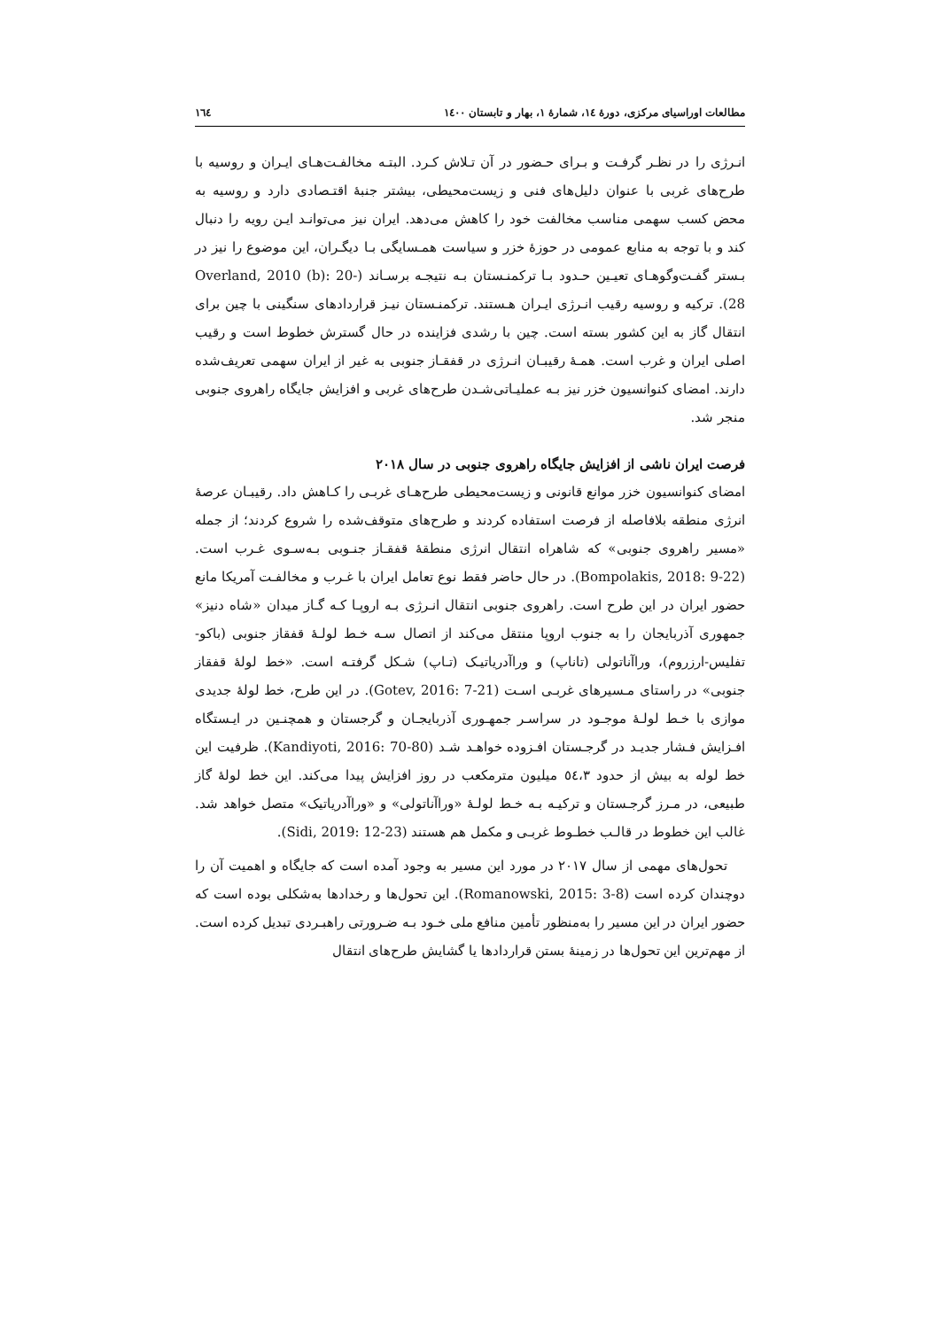مطالعات اوراسیای مرکزی، دورۀ ١٤، شمارۀ ١، بهار و تابستان ١٤٠٠ ١٦٤
انـرژی را در نظـر گرفـت و بـرای حـضور در آن تـلاش کـرد. البتـه مخالفـت‌هـای ایـران و روسیه با طرح‌های غربی با عنوان دلیل‌های فنی و زیست‌محیطی، بیشتر جنبۀ اقتـصادی دارد و روسیه به محض کسب سهمی مناسب مخالفت خود را کاهش می‌دهد. ایران نیز می‌توانـد ایـن رویه را دنبال کند و با توجه به منابع عمومی در حوزۀ خزر و سیاست همـسایگی بـا دیگـران، این موضوع را نیز در بـستر گفـت‌وگوهـای تعیـین حـدود بـا ترکمنـستان بـه نتیجـه برسـاند (Overland, 2010 (b): 20-28). ترکیه و روسیه رقیب انـرژی ایـران هـستند. ترکمنـستان نیـز قراردادهای سنگینی با چین برای انتقال گاز به این کشور بسته است. چین با رشدی فزاینده در حال گسترش خطوط است و رقیب اصلی ایران و غرب است. همـۀ رقیبـان انـرژی در قفقـاز جنوبی به غیر از ایران سهمی تعریف‌شده دارند. امضای کنوانسیون خزر نیز بـه عملیـاتی‌شـدن طرح‌های غربی و افزایش جایگاه راهروی جنوبی منجر شد.
فرصت ایران ناشی از افزایش جایگاه راهروی جنوبی در سال ٢٠١٨
امضای کنوانسیون خزر موانع قانونی و زیست‌محیطی طرح‌هـای غربـی را کـاهش داد. رقیبـان عرصۀ انرژی منطقه بلافاصله از فرصت استفاده کردند و طرح‌های متوقف‌شده را شروع کردند؛ از جمله «مسیر راهروی جنوبی» که شاهراه انتقال انرژی منطقۀ قفقـاز جنـوبی بـه‌سـوی غـرب است. (Bompolakis, 2018: 9-22). در حال حاضر فقط نوع تعامل ایران با غـرب و مخالفـت آمریکا مانع حضور ایران در این طرح است. راهروی جنوبی انتقال انـرژی بـه اروپـا کـه گـاز میدان «شاه دنیز» جمهوری آذربایجان را به جنوب اروپا منتقل می‌کند از اتصال سـه خـط لولـۀ قفقاز جنوبی (باکو-تفلیس-ارزروم)، وراآناتولی (تاناپ) و وراآدریاتیـک (تـاپ) شـکل گرفتـه است. «خط لولۀ قفقاز جنوبی» در راستای مـسیرهای غربـی اسـت (Gotev, 2016: 7-21). در این طرح، خط لولۀ جدیدی موازی با خـط لولـۀ موجـود در سراسـر جمهـوری آذربایجـان و گرجستان و همچنـین در ایـستگاه افـزایش فـشار جدیـد در گرجـستان افـزوده خواهـد شـد (Kandiyoti, 2016: 70-80). ظرفیت این خط لوله به بیش از حدود ٥٤،٣ میلیون مترمکعب در روز افزایش پیدا می‌کند. این خط لولۀ گاز طبیعی، در مـرز گرجـستان و ترکیـه بـه خـط لولـۀ «وراآناتولی» و «وراآدریاتیک» متصل خواهد شد. غالب این خطوط در قالـب خطـوط غربـی و مکمل هم هستند (Sidi, 2019: 12-23).
تحول‌های مهمی از سال ٢٠١٧ در مورد این مسیر به وجود آمده است که جایگاه و اهمیت آن را دوچندان کرده است (Romanowski, 2015: 3-8). این تحول‌ها و رخدادها به‌شکلی بوده است که حضور ایران در این مسیر را به‌منظور تأمین منافع ملی خـود بـه ضـرورتی راهبـردی تبدیل کرده است. از مهم‌ترین این تحول‌ها در زمینۀ بستن قراردادها یا گشایش طرح‌های انتقال